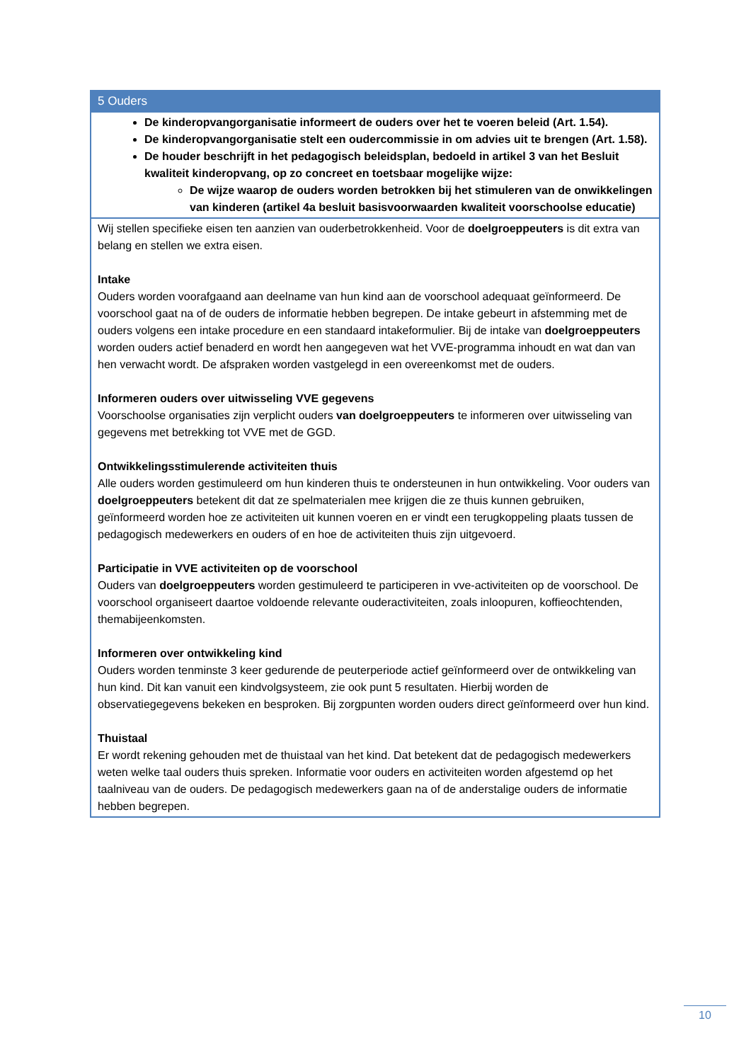| 5 Ouders |
| --- |
| De kinderopvangorganisatie informeert de ouders over het te voeren beleid (Art. 1.54). De kinderopvangorganisatie stelt een oudercommissie in om advies uit te brengen (Art. 1.58). De houder beschrijft in het pedagogisch beleidsplan, bedoeld in artikel 3 van het Besluit kwaliteit kinderopvang, op zo concreet en toetsbaar mogelijke wijze: De wijze waarop de ouders worden betrokken bij het stimuleren van de onwikkelingen van kinderen (artikel 4a besluit basisvoorwaarden kwaliteit voorschoolse educatie) |
| Wij stellen specifieke eisen ten aanzien van ouderbetrokkenheid. Voor de doelgroeppeuters is dit extra van belang en stellen we extra eisen. Intake Ouders worden voorafgaand aan deelname van hun kind aan de voorschool adequaat geïnformeerd. De voorschool gaat na of de ouders de informatie hebben begrepen. De intake gebeurt in afstemming met de ouders volgens een intake procedure en een standaard intakeformulier. Bij de intake van doelgroeppeuters worden ouders actief benaderd en wordt hen aangegeven wat het VVE-programma inhoudt en wat dan van hen verwacht wordt. De afspraken worden vastgelegd in een overeenkomst met de ouders. Informeren ouders over uitwisseling VVE gegevens Voorschoolse organisaties zijn verplicht ouders van doelgroeppeuters te informeren over uitwisseling van gegevens met betrekking tot VVE met de GGD. Ontwikkelingsstimulerende activiteiten thuis Alle ouders worden gestimuleerd om hun kinderen thuis te ondersteunen in hun ontwikkeling. Voor ouders van doelgroeppeuters betekent dit dat ze spelmaterialen mee krijgen die ze thuis kunnen gebruiken, geïnformeerd worden hoe ze activiteiten uit kunnen voeren en er vindt een terugkoppeling plaats tussen de pedagogisch medewerkers en ouders of en hoe de activiteiten thuis zijn uitgevoerd. Participatie in VVE activiteiten op de voorschool Ouders van doelgroeppeuters worden gestimuleerd te participeren in vve-activiteiten op de voorschool. De voorschool organiseert daartoe voldoende relevante ouderactiviteiten, zoals inloopuren, koffieochtenden, themabijeenkomsten. Informeren over ontwikkeling kind Ouders worden tenminste 3 keer gedurende de peuterperiode actief geïnformeerd over de ontwikkeling van hun kind. Dit kan vanuit een kindvolgsysteem, zie ook punt 5 resultaten. Hierbij worden de observatiegegevens bekeken en besproken. Bij zorgpunten worden ouders direct geïnformeerd over hun kind. Thuistaal Er wordt rekening gehouden met de thuistaal van het kind. Dat betekent dat de pedagogisch medewerkers weten welke taal ouders thuis spreken. Informatie voor ouders en activiteiten worden afgestemd op het taalniveau van de ouders. De pedagogisch medewerkers gaan na of de anderstalige ouders de informatie hebben begrepen. |
10